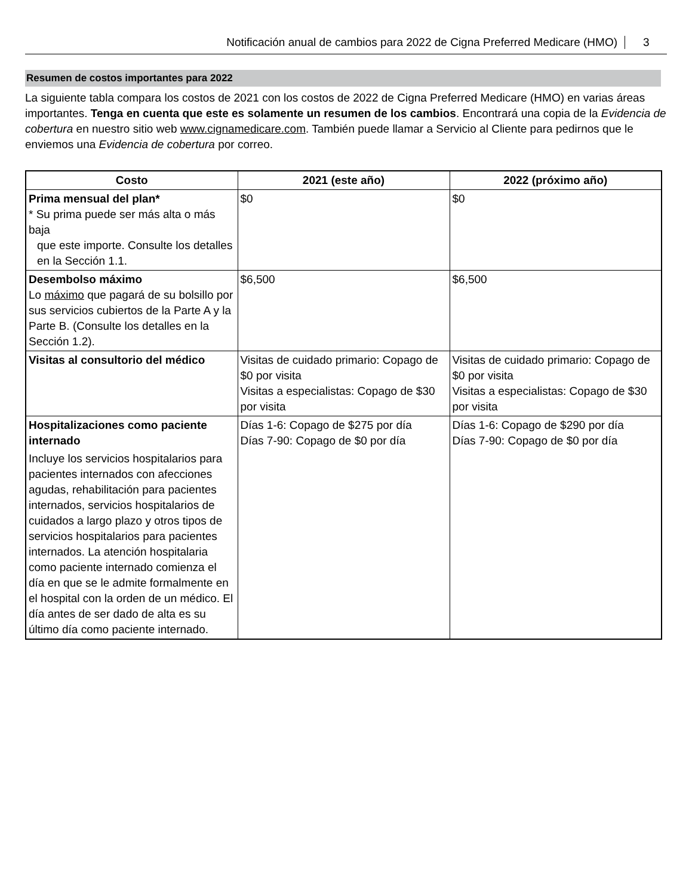Notificación anual de cambios para 2022 de Cigna Preferred Medicare (HMO) 3
Resumen de costos importantes para 2022
La siguiente tabla compara los costos de 2021 con los costos de 2022 de Cigna Preferred Medicare (HMO) en varias áreas importantes. Tenga en cuenta que este es solamente un resumen de los cambios. Encontrará una copia de la Evidencia de cobertura en nuestro sitio web www.cignamedicare.com. También puede llamar a Servicio al Cliente para pedirnos que le enviemos una Evidencia de cobertura por correo.
| Costo | 2021 (este año) | 2022 (próximo año) |
| --- | --- | --- |
| Prima mensual del plan* * Su prima puede ser más alta o más baja que este importe. Consulte los detalles en la Sección 1.1. | $0 | $0 |
| Desembolso máximo Lo máximo que pagará de su bolsillo por sus servicios cubiertos de la Parte A y la Parte B. (Consulte los detalles en la Sección 1.2). | $6,500 | $6,500 |
| Visitas al consultorio del médico | Visitas de cuidado primario: Copago de $0 por visita Visitas a especialistas: Copago de $30 por visita | Visitas de cuidado primario: Copago de $0 por visita Visitas a especialistas: Copago de $30 por visita |
| Hospitalizaciones como paciente internado Incluye los servicios hospitalarios para pacientes internados con afecciones agudas, rehabilitación para pacientes internados, servicios hospitalarios de cuidados a largo plazo y otros tipos de servicios hospitalarios para pacientes internados. La atención hospitalaria como paciente internado comienza el día en que se le admite formalmente en el hospital con la orden de un médico. El día antes de ser dado de alta es su último día como paciente internado. | Días 1-6: Copago de $275 por día Días 7-90: Copago de $0 por día | Días 1-6: Copago de $290 por día Días 7-90: Copago de $0 por día |